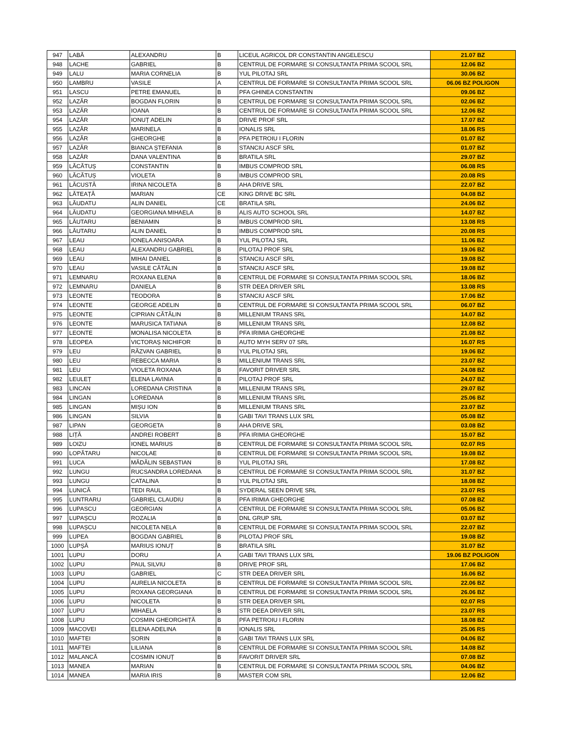| 947 | LABĂ | ALEXANDRU | B | LICEUL AGRICOL DR CONSTANTIN ANGELESCU | 21.07 BZ |
| 948 | LACHE | GABRIEL | B | CENTRUL DE FORMARE SI CONSULTANTA PRIMA SCOOL SRL | 12.06 BZ |
| 949 | LALU | MARIA CORNELIA | B | YUL PILOTAJ SRL | 30.06 BZ |
| 950 | LAMBRU | VASILE | A | CENTRUL DE FORMARE SI CONSULTANTA PRIMA SCOOL SRL | 06.06 BZ POLIGON |
| 951 | LASCU | PETRE EMANUEL | B | PFA GHINEA CONSTANTIN | 09.06 BZ |
| 952 | LAZĂR | BOGDAN FLORIN | B | CENTRUL DE FORMARE SI CONSULTANTA PRIMA SCOOL SRL | 02.06 BZ |
| 953 | LAZĂR | IOANA | B | CENTRUL DE FORMARE SI CONSULTANTA PRIMA SCOOL SRL | 12.06 BZ |
| 954 | LAZĂR | IONUȚ ADELIN | B | DRIVE PROF SRL | 17.07 BZ |
| 955 | LAZĂR | MARINELA | B | IONALIS SRL | 18.06 RS |
| 956 | LAZĂR | GHEORGHE | B | PFA PETROIU I FLORIN | 01.07 BZ |
| 957 | LAZĂR | BIANCA ȘTEFANIA | B | STANCIU ASCF SRL | 01.07 BZ |
| 958 | LAZĂR | DANA VALENTINA | B | BRATILA SRL | 29.07 BZ |
| 959 | LĂCĂTUȘ | CONSTANTIN | B | IMBUS COMPROD SRL | 06.08 RS |
| 960 | LĂCĂTUȘ | VIOLETA | B | IMBUS COMPROD SRL | 20.08 RS |
| 961 | LĂCUSTĂ | IRINA NICOLETA | B | AHA DRIVE SRL | 22.07 BZ |
| 962 | LĂTEAȚĂ | MARIAN | CE | KING DRIVE BC SRL | 04.08 BZ |
| 963 | LĂUDATU | ALIN DANIEL | CE | BRATILA SRL | 24.06 BZ |
| 964 | LĂUDATU | GEORGIANA MIHAELA | B | ALIS AUTO SCHOOL SRL | 14.07 BZ |
| 965 | LĂUTARU | BENIAMIN | B | IMBUS COMPROD SRL | 13.08 RS |
| 966 | LĂUTARU | ALIN DANIEL | B | IMBUS COMPROD SRL | 20.08 RS |
| 967 | LEAU | IONELA ANISOARA | B | YUL PILOTAJ SRL | 11.06 BZ |
| 968 | LEAU | ALEXANDRU GABRIEL | B | PILOTAJ PROF SRL | 19.06 BZ |
| 969 | LEAU | MIHAI DANIEL | B | STANCIU ASCF SRL | 19.08 BZ |
| 970 | LEAU | VASILE CĂTĂLIN | B | STANCIU ASCF SRL | 19.08 BZ |
| 971 | LEMNARU | ROXANA ELENA | B | CENTRUL DE FORMARE SI CONSULTANTA PRIMA SCOOL SRL | 18.06 BZ |
| 972 | LEMNARU | DANIELA | B | STR DEEA DRIVER SRL | 13.08 RS |
| 973 | LEONTE | TEODORA | B | STANCIU ASCF SRL | 17.06 BZ |
| 974 | LEONTE | GEORGE ADELIN | B | CENTRUL DE FORMARE SI CONSULTANTA PRIMA SCOOL SRL | 06.07 BZ |
| 975 | LEONTE | CIPRIAN CĂTĂLIN | B | MILLENIUM TRANS SRL | 14.07 BZ |
| 976 | LEONTE | MARUSICA TATIANA | B | MILLENIUM TRANS SRL | 12.08 BZ |
| 977 | LEONTE | MONALISA NICOLETA | B | PFA IRIMIA GHEORGHE | 21.08 BZ |
| 978 | LEOPEA | VICTORAȘ NICHIFOR | B | AUTO MYH SERV 07 SRL | 16.07 RS |
| 979 | LEU | RĂZVAN GABRIEL | B | YUL PILOTAJ SRL | 19.06 BZ |
| 980 | LEU | REBECCA MARIA | B | MILLENIUM TRANS SRL | 23.07 BZ |
| 981 | LEU | VIOLETA ROXANA | B | FAVORIT DRIVER SRL | 24.08 BZ |
| 982 | LEULEȚ | ELENA LAVINIA | B | PILOTAJ PROF SRL | 24.07 BZ |
| 983 | LINCAN | LOREDANA CRISTINA | B | MILLENIUM TRANS SRL | 29.07 BZ |
| 984 | LINGAN | LOREDANA | B | MILLENIUM TRANS SRL | 25.06 BZ |
| 985 | LINGAN | MIȘU ION | B | MILLENIUM TRANS SRL | 23.07 BZ |
| 986 | LINGAN | SILVIA | B | GABI TAVI TRANS LUX SRL | 05.08 BZ |
| 987 | LIPAN | GEORGETA | B | AHA DRIVE SRL | 03.08 BZ |
| 988 | LIȚĂ | ANDREI ROBERT | B | PFA IRIMIA GHEORGHE | 15.07 BZ |
| 989 | LOIZU | IONEL MARIUS | B | CENTRUL DE FORMARE SI CONSULTANTA PRIMA SCOOL SRL | 02.07 RS |
| 990 | LOPĂTARU | NICOLAE | B | CENTRUL DE FORMARE SI CONSULTANTA PRIMA SCOOL SRL | 19.08 BZ |
| 991 | LUCA | MĂDĂLIN SEBASTIAN | B | YUL PILOTAJ SRL | 17.08 BZ |
| 992 | LUNGU | RUCSANDRA LOREDANA | B | CENTRUL DE FORMARE SI CONSULTANTA PRIMA SCOOL SRL | 31.07 BZ |
| 993 | LUNGU | CATALINA | B | YUL PILOTAJ SRL | 18.08 BZ |
| 994 | LUNICĂ | TEDI RAUL | B | SYDERAL SEEN DRIVE SRL | 23.07 RS |
| 995 | LUNTRARU | GABRIEL CLAUDIU | B | PFA IRIMIA GHEORGHE | 07.08 BZ |
| 996 | LUPASCU | GEORGIAN | A | CENTRUL DE FORMARE SI CONSULTANTA PRIMA SCOOL SRL | 05.06 BZ |
| 997 | LUPAȘCU | ROZALIA | B | DNL GRUP SRL | 03.07 BZ |
| 998 | LUPAȘCU | NICOLETA NELA | B | CENTRUL DE FORMARE SI CONSULTANTA PRIMA SCOOL SRL | 22.07 BZ |
| 999 | LUPEA | BOGDAN GABRIEL | B | PILOTAJ PROF SRL | 19.08 BZ |
| 1000 | LUPȘĂ | MARIUS IONUȚ | B | BRATILA SRL | 31.07 BZ |
| 1001 | LUPU | DORU | A | GABI TAVI TRANS LUX SRL | 19.06 BZ POLIGON |
| 1002 | LUPU | PAUL SILVIU | B | DRIVE PROF SRL | 17.06 BZ |
| 1003 | LUPU | GABRIEL | C | STR DEEA DRIVER SRL | 16.06 BZ |
| 1004 | LUPU | AURELIA NICOLETA | B | CENTRUL DE FORMARE SI CONSULTANTA PRIMA SCOOL SRL | 22.06 BZ |
| 1005 | LUPU | ROXANA GEORGIANA | B | CENTRUL DE FORMARE SI CONSULTANTA PRIMA SCOOL SRL | 26.06 BZ |
| 1006 | LUPU | NICOLETA | B | STR DEEA DRIVER SRL | 02.07 RS |
| 1007 | LUPU | MIHAELA | B | STR DEEA DRIVER SRL | 23.07 RS |
| 1008 | LUPU | COSMIN GHEORGHIȚĂ | B | PFA PETROIU I FLORIN | 18.08 BZ |
| 1009 | MACOVEI | ELENA ADELINA | B | IONALIS SRL | 25.06 RS |
| 1010 | MAFTEI | SORIN | B | GABI TAVI TRANS LUX SRL | 04.06 BZ |
| 1011 | MAFTEI | LILIANA | B | CENTRUL DE FORMARE SI CONSULTANTA PRIMA SCOOL SRL | 14.08 BZ |
| 1012 | MALANCĂ | COSMIN IONUȚ | B | FAVORIT DRIVER SRL | 07.08 BZ |
| 1013 | MANEA | MARIAN | B | CENTRUL DE FORMARE SI CONSULTANTA PRIMA SCOOL SRL | 04.06 BZ |
| 1014 | MANEA | MARIA IRIS | B | MASTER COM SRL | 12.06 BZ |